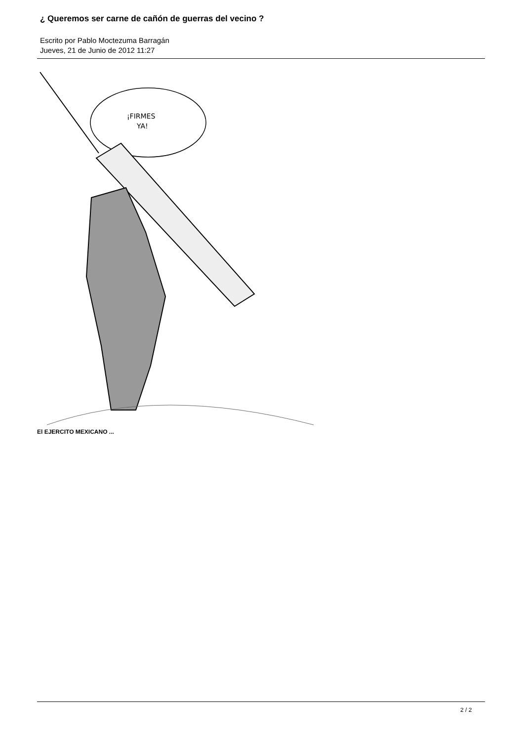¿ Queremos ser carne de cañón de guerras del vecino ?
Escrito por Pablo Moctezuma Barragán
Jueves, 21 de Junio de 2012 11:27
¡FIRMES
YA!
El EJERCITO MEXICANO ...
2 / 2